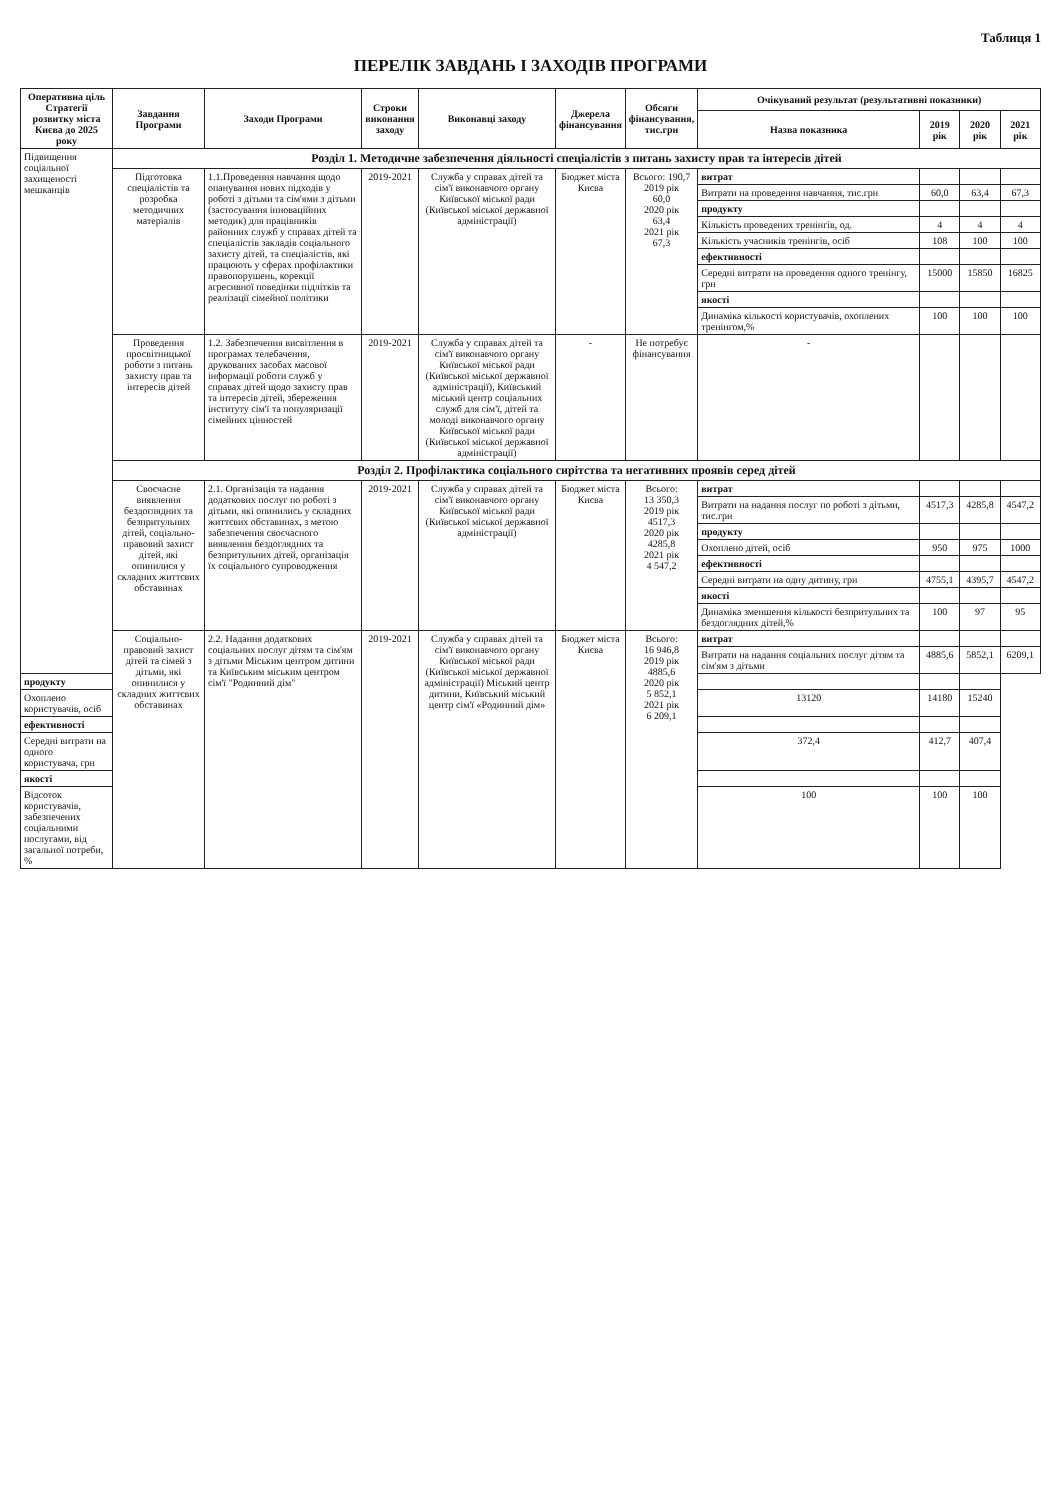Таблиця 1
ПЕРЕЛІК ЗАВДАНЬ І ЗАХОДІВ ПРОГРАМИ
| Оперативна ціль Стратегії розвитку міста Києва до 2025 року | Завдання Програми | Заходи Програми | Строки виконання заходу | Виконавці заходу | Джерела фінансування | Обсяги фінансування, тис.грн | Очікуваний результат (результативні показники) | | | |
| --- | --- | --- | --- | --- | --- | --- | --- | --- | --- | --- |
| | | | | | | | Назва показника | 2019 рік | 2020 рік | 2021 рік |
| Підвищення соціальної захищеності мешканців | Розділ 1. Методичне забезпечення діяльності спеціалістів з питань захисту прав та інтересів дітей | | | | | | | | | |
| | Підготовка спеціалістів та розробка методичних матеріалів | 1.1.Проведення навчання щодо опанування нових підходів у роботі з дітьми та сім'ями з дітьми (застосування інноваційних методик) для працівників районних служб у справах дітей та спеціалістів закладів соціального захисту дітей, та спеціалістів, які працюють у сферах профілактики правопорушень, корекції агресивної поведінки підлітків та реалізації сімейної політики | 2019-2021 | Служба у справах дітей та сім'ї виконавчого органу Київської міської ради (Київської міської державної адміністрації) | Бюджет міста Києва | Всього: 190,7 2019 рік 60,0 2020 рік 63,4 2021 рік 67,3 | витрат | | | |
| | | | | | | | Витрати на проведення навчання, тис.грн | 60,0 | 63,4 | 67,3 |
| | | | | | | | продукту | | | |
| | | | | | | | Кількість проведених тренінгів, од. | 4 | 4 | 4 |
| | | | | | | | Кількість учасників тренінгів, осіб | 108 | 100 | 100 |
| | | | | | | | ефективності | | | |
| | | | | | | | Середні витрати на проведення одного тренінгу, грн | 15000 | 15850 | 16825 |
| | | | | | | | якості | | | |
| | | | | | | | Динаміка кількості користувачів, охоплених тренінгом,% | 100 | 100 | 100 |
| | Проведення просвітницької роботи з питань захисту прав та інтересів дітей | 1.2. Забезпечення висвітлення в програмах телебачення, друкованих засобах масової інформації роботи служб у справах дітей щодо захисту прав та інтересів дітей, збереження інституту сім'ї та популяризації сімейних цінностей | 2019-2021 | Служба у справах дітей та сім'ї виконавчого органу Київської міської ради (Київської міської державної адміністрації), Київський міський центр соціальних служб для сім'ї, дітей та молоді виконавчого органу Київської міської ради (Київської міської державної адміністрації) | - | Не потребує фінансування | - | | | |
| | Розділ 2. Профілактика соціального сирітства та негативних проявів серед дітей | | | | | | | | | |
| | Своєчасне виявлення бездоглядних та безпритульних дітей, соціально-правовий захист дітей, які опинилися у складних життєвих обставинах | 2.1. Організація та надання додаткових послуг по роботі з дітьми, які опинились у складних життєвих обставинах, з метою забезпечення своєчасного виявлення бездоглядних та безпритульних дітей, організація їх соціального супроводження | 2019-2021 | Служба у справах дітей та сім'ї виконавчого органу Київської міської ради (Київської міської державної адміністрації) | Бюджет міста Києва | Всього: 13 350,3 2019 рік 4517,3 2020 рік 4285,8 2021 рік 4 547,2 | витрат | | | |
| | | | | | | | Витрати на надання послуг по роботі з дітьми, тис.грн | 4517,3 | 4285,8 | 4547,2 |
| | | | | | | | продукту | | | |
| | | | | | | | Охоплено дітей, осіб | 950 | 975 | 1000 |
| | | | | | | | ефективності | | | |
| | | | | | | | Середні витрати на одну дитину, грн | 4755,1 | 4395,7 | 4547,2 |
| | | | | | | | якості | | | |
| | | | | | | | Динаміка зменшення кількості безпритульних та бездоглядних дітей,% | 100 | 97 | 95 |
| | Соціально-правовий захист дітей та сімей з дітьми, які опинилися у складних життєвих обставинах | 2.2. Надання додаткових соціальних послуг дітям та сім'ям з дітьми Міським центром дитини та Київським міським центром сім'ї "Родинний дім" | 2019-2021 | Служба у справах дітей та сім'ї виконавчого органу Київської міської ради (Київської міської державної адміністрації) Міський центр дитини, Київський міський центр сім'ї «Родинний дім» | Бюджет міста Києва | Всього: 16 946,8 2019 рік 4885,6 2020 рік 5 852,1 2021 рік 6 209,1 | витрат | | | |
| | | | | | | | Витрати на надання соціальних послуг дітям та сім'ям з дітьми | 4885,6 | 5852,1 | 6209,1 |
| продукту | | | | | | | | | | |
| Охоплено користувачів, осіб | | | | | | | 13120 | 14180 | 15240 | |
| ефективності | | | | | | | | | | |
| Середні витрати на одного користувача, грн | | | | | | | 372,4 | 412,7 | 407,4 | |
| якості | | | | | | | | | | |
| Відсоток користувачів, забезпечених соціальними послугами, від загальної потреби, % | | | | | | | 100 | 100 | 100 | |